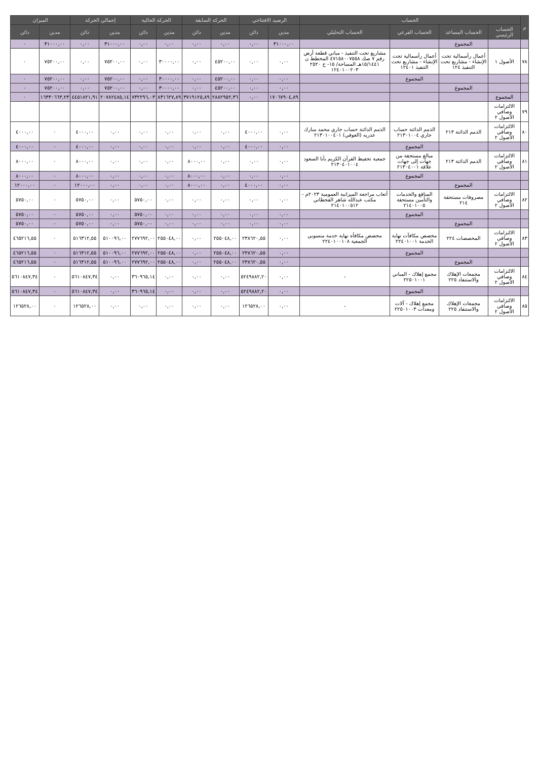| م | الحساب | | | | الرصيد الافتتاحي | | الحركة السابقة | | الحركة الحالية | | إجمالي الحركة | | الميزان | |
| --- | --- | --- | --- | --- | --- | --- | --- | --- | --- | --- | --- | --- | --- | --- |
| | الحساب الرئيسي | الحساب المساعد | الحساب الفرعي | الحساب التحليلي | مدين | دائن | مدين | دائن | مدين | دائن | مدين | دائن | مدين | دائن |
| | | المجموع | | | ٣١٠٠٠,٠٠ | ٠,٠٠ | ٠,٠٠ | ٠,٠٠ | ٠,٠٠ | ٠,٠٠ | ٣١٠٠٠,٠٠ | ٠,٠٠ | ٣١٠٠٠,٠٠ | ٠ |
| ٧٨ | الأصول ١ | أعمال رأسمالية تحت الإنشاء - مشاريع تحت التنفيذ ١٢٤ | أعمال رأسمالية تحت الإنشاء - مشاريع تحت التنفيذ ١٢٤٠١ | مشاريع تحت التنفيذ - مباني قطعة أرض رقم ٧ صك ٤٧١٥٨٠٠٧٥٥٨ المخطط ن ١٥/١٤٤١هـ المساحة/ ١٥- ح ٢٥٢٠ ١٢٤٠١٠٠٢٠٣ | ٠,٠٠ | ٠,٠٠ | ٤٥٢٠٠,٠٠ | ٠,٠٠ | ٣٠٠٠٠,٠٠ | ٠,٠٠ | ٧٥٢٠٠,٠٠ | ٠,٠٠ | ٧٥٢٠٠,٠٠ | ٠ |
| | | | المجموع | | ٠,٠٠ | ٠,٠٠ | ٤٥٢٠٠,٠٠ | ٠,٠٠ | ٣٠٠٠٠,٠٠ | ٠,٠٠ | ٧٥٢٠٠,٠٠ | ٠,٠٠ | ٧٥٢٠٠,٠٠ | ٠ |
| | | المجموع | | | ٠,٠٠ | ٠,٠٠ | ٤٥٢٠٠,٠٠ | ٠,٠٠ | ٣٠٠٠٠,٠٠ | ٠,٠٠ | ٧٥٢٠٠,٠٠ | ٠,٠٠ | ٧٥٢٠٠,٠٠ | ٠ |
| | المجموع | | | | ١٧٠٦٧٩٠٤,٨٩ | ٠,٠٠ | ٢٨٨٢٩٥٢,٣٦ | ٣٧١٩١٢٥,٨٩ | ٨٣١٦٢٧,٨٩ | ٧٣٢٢٩٦,٠٣ | ٢٠٧٨٢٤٨٥,١٤ | ٤٤٥١٨٢١,٩١ | ١٦٣٣٠٦٦٣,٢٣ | ٠ |
| ٧٩ | الالتزامات وصافي الأصول ٢ | | | | | | | | | | | | | |
| ٨٠ | الالتزامات وصافي الأصول ٢ | الذمم الدائنة ٢١٣ | الذمم الدائنة حساب جاري ٢١٣٠١٠٠٤ | الذمم الدائنة حساب جاري محمد مبارك عدريه (العوفي) ٢١٣٠١٠٠٤٠١ | ٠,٠٠ | ٤٠٠٠,٠٠ | ٠,٠٠ | ٠,٠٠ | ٠,٠٠ | ٠,٠٠ | ٠,٠٠ | ٤٠٠٠,٠٠ | ٠ | ٤٠٠٠,٠٠ |
| | | | المجموع | | ٠,٠٠ | ٤٠٠٠,٠٠ | ٠,٠٠ | ٠,٠٠ | ٠,٠٠ | ٠,٠٠ | ٠,٠٠ | ٤٠٠٠,٠٠ | ٠ | ٤٠٠٠,٠٠ |
| ٨١ | الالتزامات وصافي الأصول ٢ | الذمم الدائنة ٢١٣ | مبالغ مستحقة من جهات إلى جهات علاقة ٢١٣٠٤٠٠١ | جمعية تحفيظ القرآن الكريم بأبا السعود ٢١٣٠٤٠١٠٠٤ | ٠,٠٠ | ٠,٠٠ | ٠,٠٠ | ٨٠٠٠,٠٠ | ٠,٠٠ | ٠,٠٠ | ٠,٠٠ | ٨٠٠٠,٠٠ | ٠ | ٨٠٠٠,٠٠ |
| | | | المجموع | | ٠,٠٠ | ٠,٠٠ | ٠,٠٠ | ٨٠٠٠,٠٠ | ٠,٠٠ | ٠,٠٠ | ٠,٠٠ | ٨٠٠٠,٠٠ | ٠ | ٨٠٠٠,٠٠ |
| | | المجموع | | | ٠,٠٠ | ٤٠٠٠,٠٠ | ٠,٠٠ | ٨٠٠٠,٠٠ | ٠,٠٠ | ٠,٠٠ | ٠,٠٠ | ١٢٠٠٠,٠٠ | ٠ | ١٢٠٠٠,٠٠ |
| ٨٢ | الالتزامات وصافي الأصول ٢ | مصروفات مستحقة ٢١٤ | المنافع والخدمات والتأمين مستحقة ٢١٤٠١٠٠٥ | أتعاب مراجعة الميزانية العمومية ٢٠٢٣م - مكتب عبدالله شاهر القحطاني ٢١٤٠١٠٠٥١٢ | ٠,٠٠ | ٠,٠٠ | ٠,٠٠ | ٠,٠٠ | ٠,٠٠ | ٥٧٥٠,٠٠ | ٠,٠٠ | ٥٧٥٠,٠٠ | ٠ | ٥٧٥٠,٠٠ |
| | | | المجموع | | ٠,٠٠ | ٠,٠٠ | ٠,٠٠ | ٠,٠٠ | ٠,٠٠ | ٥٧٥٠,٠٠ | ٠,٠٠ | ٥٧٥٠,٠٠ | ٠ | ٥٧٥٠,٠٠ |
| | | المجموع | | | ٠,٠٠ | ٠,٠٠ | ٠,٠٠ | ٠,٠٠ | ٠,٠٠ | ٥٧٥٠,٠٠ | ٠,٠٠ | ٥٧٥٠,٠٠ | ٠ | ٥٧٥٠,٠٠ |
| ٨٣ | الالتزامات وصافي الأصول ٢ | المخصصات ٢٢٤ | مخصص مكافآت نهاية الخدمة ٢٢٤٠١٠٠١ | مخصص مكافأة نهاية خدمة منسوبي الجمعية ٢٢٤٠١٠٠١٠٨ | ٠,٠٠ | ٢٣٨٦٢٠,٥٥ | ٢٥٥٠٤٨,٠٠ | ٠,٠٠ | ٢٥٥٠٤٨,٠٠ | ٢٧٧٦٩٢,٠٠ | ٥١٠٠٩٦,٠٠ | ٥١٦٣١٢,٥٥ | ٠ | ٤٦٥٢١٦,٥٥ |
| | | | المجموع | | ٠,٠٠ | ٢٣٨٦٢٠,٥٥ | ٢٥٥٠٤٨,٠٠ | ٠,٠٠ | ٢٥٥٠٤٨,٠٠ | ٢٧٧٦٩٢,٠٠ | ٥١٠٠٩٦,٠٠ | ٥١٦٣١٢,٥٥ | ٠ | ٤٦٥٢١٦,٥٥ |
| | | المجموع | | | ٠,٠٠ | ٢٣٨٦٢٠,٥٥ | ٢٥٥٠٤٨,٠٠ | ٠,٠٠ | ٢٥٥٠٤٨,٠٠ | ٢٧٧٦٩٢,٠٠ | ٥١٠٠٩٦,٠٠ | ٥١٦٣١٢,٥٥ | ٠ | ٤٦٥٢١٦,٥٥ |
| ٨٤ | الالتزامات وصافي الأصول ٢ | مجمعات الإهلاك والاستنفاد ٢٢٥ | مجمع إهلاك - المباني ٢٢٥٠١٠٠١ | - | ٠,٠٠ | ٥٢٤٩٨٨٢,٢٠ | ٠,٠٠ | ٠,٠٠ | ٠,٠٠ | ٣٦٠٩٦٥,١٤ | ٠,٠٠ | ٥٦١٠٨٤٧,٣٤ | ٠ | ٥٦١٠٨٤٧,٣٤ |
| | | | المجموع | | ٠,٠٠ | ٥٢٤٩٨٨٢,٢٠ | ٠,٠٠ | ٠,٠٠ | ٠,٠٠ | ٣٦٠٩٦٥,١٤ | ٠,٠٠ | ٥٦١٠٨٤٧,٣٤ | ٠ | ٥٦١٠٨٤٧,٣٤ |
| ٨٥ | الالتزامات وصافي الأصول ٢ | مجمعات الإهلاك والاستنفاد ٢٢٥ | مجمع إهلاك - آلات ومعدات ٢٢٥٠١٠٠٣ | - | ٠,٠٠ | ١٢٦٥٢٨,٠٠ | ٠,٠٠ | ٠,٠٠ | ٠,٠٠ | ٠,٠٠ | ٠,٠٠ | ١٢٦٥٢٨,٠٠ | ٠ | ١٢٦٥٢٨,٠٠ |